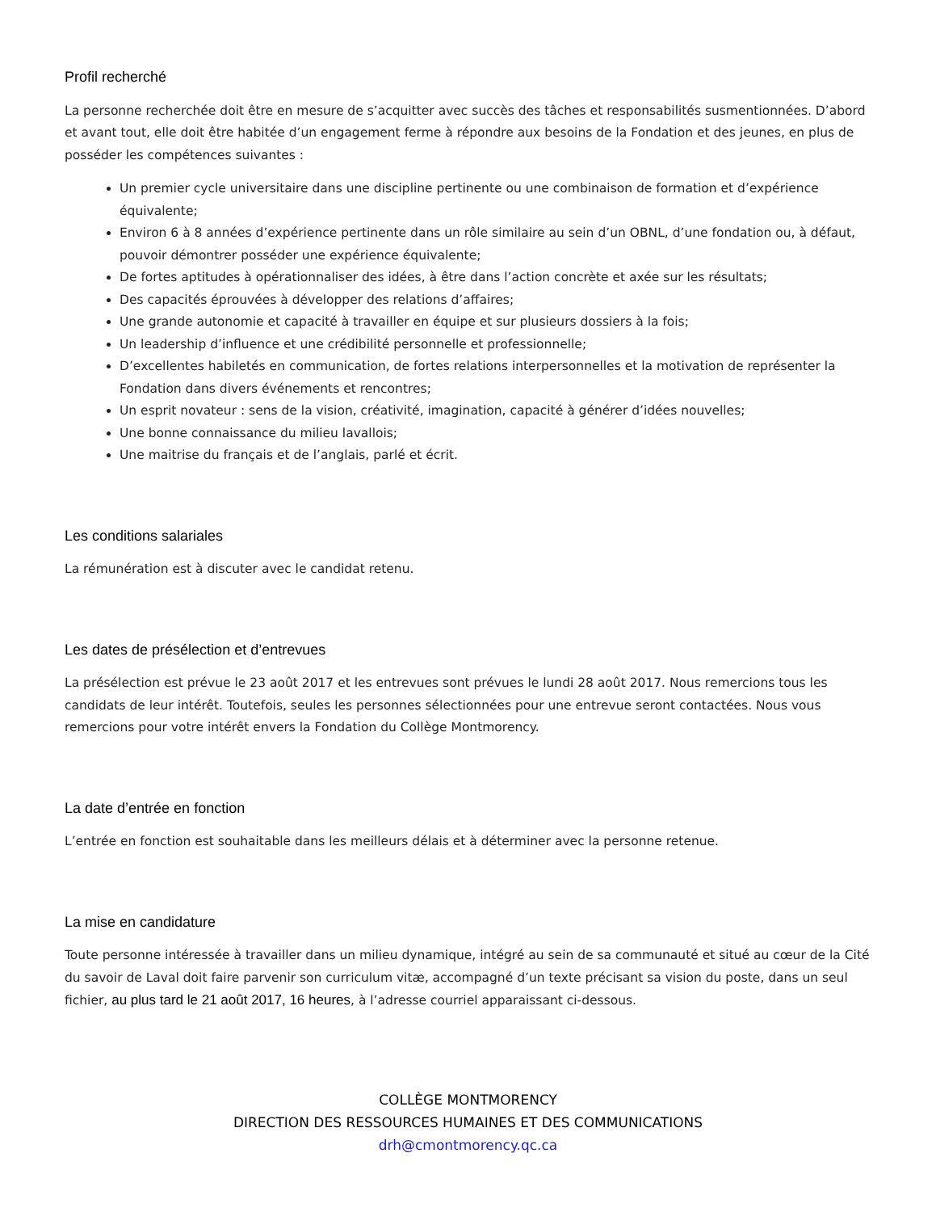Profil recherché
La personne recherchée doit être en mesure de s’acquitter avec succès des tâches et responsabilités susmentionnées. D’abord et avant tout, elle doit être habitée d’un engagement ferme à répondre aux besoins de la Fondation et des jeunes, en plus de posséder les compétences suivantes :
Un premier cycle universitaire dans une discipline pertinente ou une combinaison de formation et d’expérience équivalente;
Environ 6 à 8 années d’expérience pertinente dans un rôle similaire au sein d’un OBNL, d’une fondation ou, à défaut, pouvoir démontrer posséder une expérience équivalente;
De fortes aptitudes à opérationnaliser des idées, à être dans l’action concrète et axée sur les résultats;
Des capacités éprouvées à développer des relations d’affaires;
Une grande autonomie et capacité à travailler en équipe et sur plusieurs dossiers à la fois;
Un leadership d’influence et une crédibilité personnelle et professionnelle;
D’excellentes habiletés en communication, de fortes relations interpersonnelles et la motivation de représenter la Fondation dans divers événements et rencontres;
Un esprit novateur : sens de la vision, créativité, imagination, capacité à générer d’idées nouvelles;
Une bonne connaissance du milieu lavallois;
Une maitrise du français et de l’anglais, parlé et écrit.
Les conditions salariales
La rémunération est à discuter avec le candidat retenu.
Les dates de présélection et d’entrevues
La présélection est prévue le 23 août 2017 et les entrevues sont prévues le lundi 28 août 2017. Nous remercions tous les candidats de leur intérêt. Toutefois, seules les personnes sélectionnées pour une entrevue seront contactées. Nous vous remercions pour votre intérêt envers la Fondation du Collège Montmorency.
La date d’entrée en fonction
L’entrée en fonction est souhaitable dans les meilleurs délais et à déterminer avec la personne retenue.
La mise en candidature
Toute personne intéressée à travailler dans un milieu dynamique, intégré au sein de sa communauté et situé au cœur de la Cité du savoir de Laval doit faire parvenir son curriculum vitæ, accompagné d’un texte précisant sa vision du poste, dans un seul fichier, au plus tard le 21 août 2017, 16 heures, à l’adresse courriel apparaissant ci-dessous.
COLLÈGE MONTMORENCY
DIRECTION DES RESSOURCES HUMAINES ET DES COMMUNICATIONS
drh@cmontmorency.qc.ca